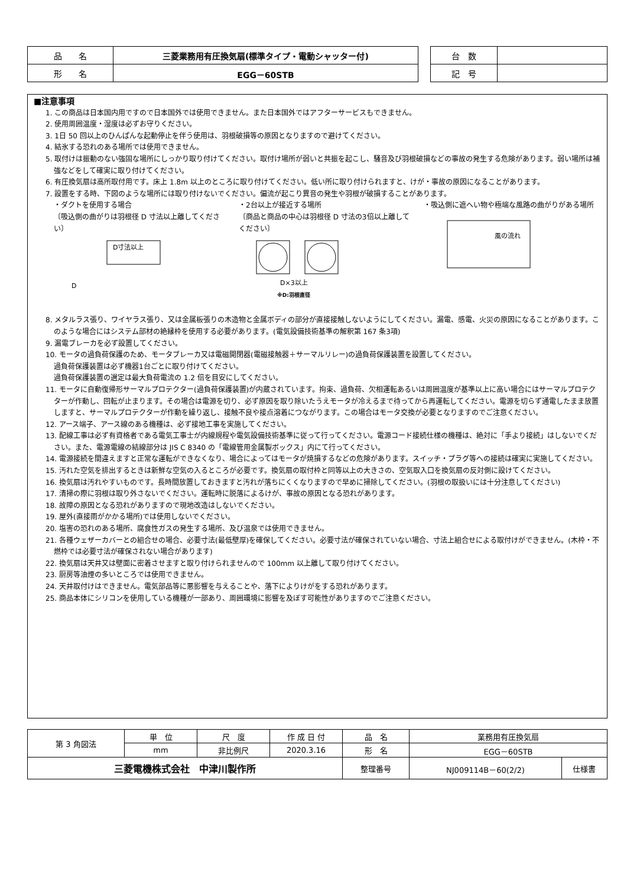| 品 名 | 三菱業務用有圧換気扇(標準タイプ・電動シャッター付) |
| 形 名 | EGG－60STB |
| 台 数 | |
| 記 号 | |
■注意事項
1. この商品は日本国内用ですので日本国外では使用できません。また日本国外ではアフターサービスもできません。
2. 使用周囲温度・湿度は必ずお守りください。
3. 1日 50 回以上のひんぱんな起動停止を伴う使用は、羽根破損等の原因となりますので避けてください。
4. 結氷する恐れのある場所では使用できません。
5. 取付けは振動のない強固な場所にしっかり取り付けてください。取付け場所が弱いと共振を起こし、騒音及び羽根破損などの事故の発生する危険があります。弱い場所は補強などをして確実に取り付けてください。
6. 有圧換気扇は高所取付用です。床上 1.8m 以上のところに取り付けてください。低い所に取り付けられますと、けが・事故の原因になることがあります。
7. 設置をする時、下図のような場所には取り付けないでください。偏流が起こり異音の発生や羽根が破損することがあります。
・ダクトを使用する場合
〔吸込側の曲がりは羽根径 D 寸法以上離してください〕
D寸法以上
D
・2台以上が接近する場所
〔商品と商品の中心は羽根径 D 寸法の3倍以上離してください〕
D×3以上
※D:羽根直径
・吸込側に遮へい物や極端な風路の曲がりがある場所
風の流れ
8. メタルラス張り、ワイヤラス張り、又は金属板張りの木造物と金属ボディの部分が直接接触しないようにしてください。漏電、感電、火災の原因になることがあります。このような場合にはシステム部材の絶縁枠を使用する必要があります。(電気設備技術基準の解釈第 167 条3項)
9. 漏電ブレーカを必ず設置してください。
10. モータの過負荷保護のため、モータブレーカ又は電磁開閉器(電磁接触器＋サーマルリレー)の過負荷保護装置を設置してください。
過負荷保護装置は必ず機器1台ごとに取り付けてください。
過負荷保護装置の選定は最大負荷電流の 1.2 倍を目安にしてください。
11. モータに自動復帰形サーマルプロテクター(過負荷保護装置)が内蔵されています。拘束、過負荷、欠相運転あるいは周囲温度が基準以上に高い場合にはサーマルプロテクターが作動し、回転が止まります。その場合は電源を切り、必ず原因を取り除いたうえモータが冷えるまで待ってから再運転してください。電源を切らず通電したまま放置しますと、サーマルプロテクターが作動を繰り返し、接触不良や接点溶着につながります。この場合はモータ交換が必要となりますのでご注意ください。
12. アース端子、アース線のある機種は、必ず接地工事を実施してください。
13. 配線工事は必ず有資格者である電気工事士が内線規程や電気設備技術基準に従って行ってください。電源コード接続仕様の機種は、絶対に「手より接続」はしないでください。また、電源電線の結線部分は JIS C 8340 の「電線管用金属製ボックス」内にて行ってください。
14. 電源接続を間違えますと正常な運転ができなくなり、場合によってはモータが焼損するなどの危険があります。スイッチ・プラグ等への接続は確実に実施してください。
15. 汚れた空気を排出するときは新鮮な空気の入るところが必要です。換気扇の取付枠と同等以上の大きさの、空気取入口を換気扇の反対側に設けてください。
16. 換気扇は汚れやすいものです。長時間放置しておきますと汚れが落ちにくくなりますので早めに掃除してください。(羽根の取扱いには十分注意してください)
17. 清掃の際に羽根は取り外さないでください。運転時に脱落によるけが、事故の原因となる恐れがあります。
18. 故障の原因となる恐れがありますので現地改造はしないでください。
19. 屋外(直接雨がかかる場所)では使用しないでください。
20. 塩害の恐れのある場所、腐食性ガスの発生する場所、及び温泉では使用できません。
21. 各種ウェザーカバーとの組合せの場合、必要寸法(最低壁厚)を確保してください。必要寸法が確保されていない場合、寸法上組合せによる取付けができません。(木枠・不燃枠では必要寸法が確保されない場合があります)
22. 換気扇は天井又は壁面に密着させますと取り付けられませんので 100mm 以上離して取り付けてください。
23. 厨房等油煙の多いところでは使用できません。
24. 天井取付けはできません。電気部品等に悪影響を与えることや、落下によりけがをする恐れがあります。
25. 商品本体にシリコンを使用している機種が一部あり、周囲環境に影響を及ぼす可能性がありますのでご注意ください。
| 第 3 角図法 | 単 位 | 尺 度 | 作 成 日 付 | 品 名 | 業務用有圧換気扇 | |
| | mm | 非比例尺 | 2020.3.16 | 形 名 | EGG－60STB | |
| 三菱電機株式会社 中津川製作所 | | | | 整理番号 | NJ009114B－60(2/2) | 仕様書 |